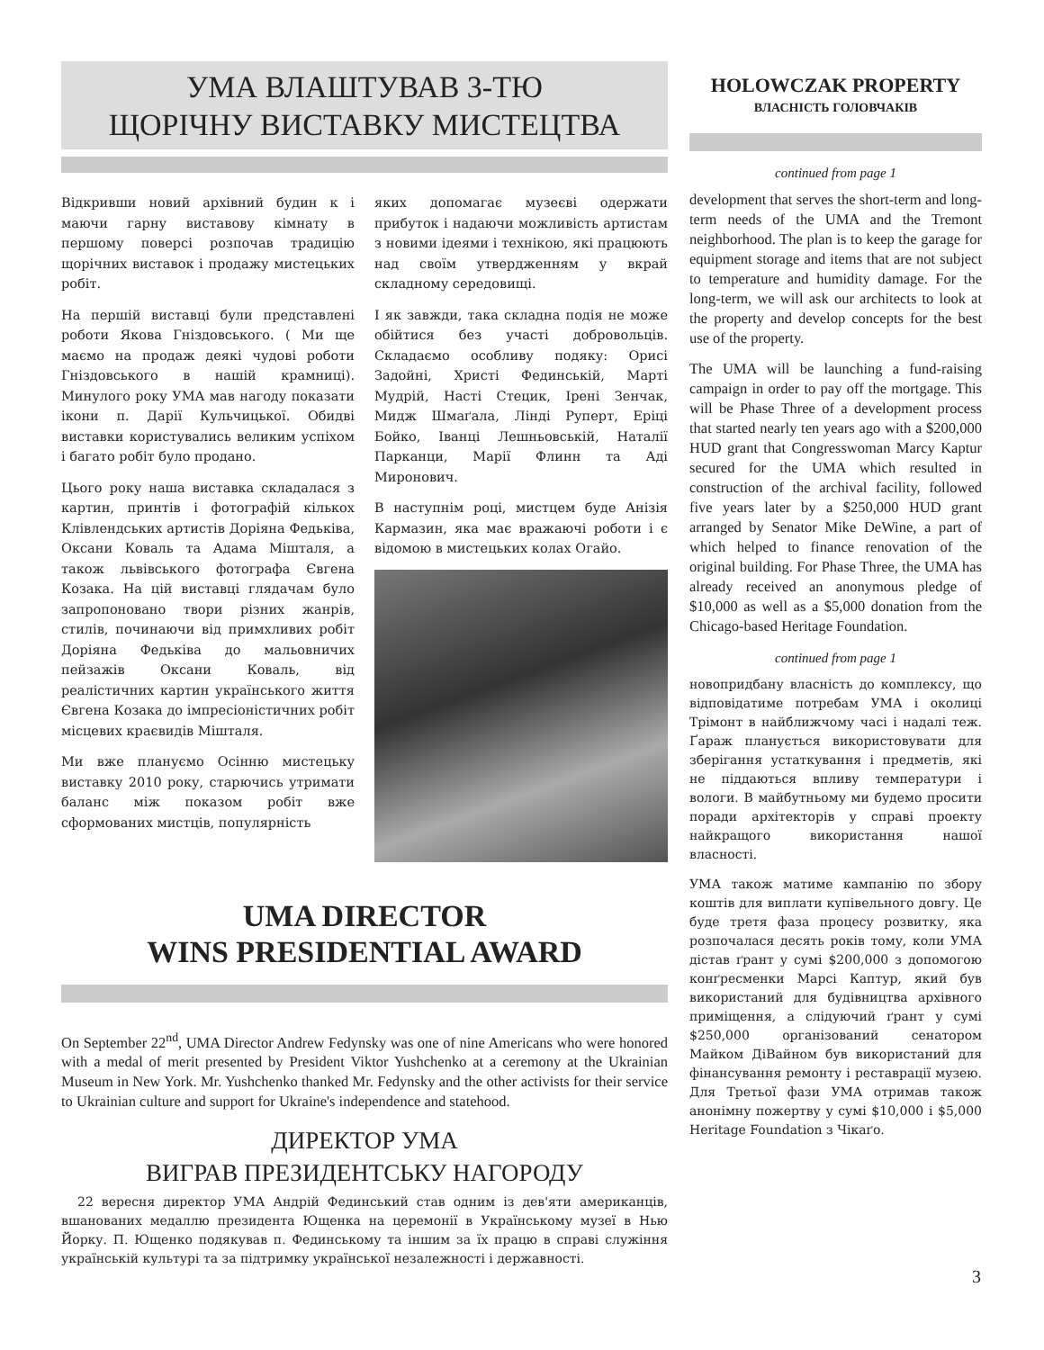УМА ВЛАШТУВАВ 3-ТЮ
ЩОРІЧНУ ВИСТАВКУ МИСТЕЦТВА
Відкривши новий архівний будин к і маючи гарну виставову кімнату в першому поверсі розпочав традицію щорічних виставок і продажу мистецьких робіт.
На першій виставці були представлені роботи Якова Гніздовського. ( Ми ще маємо на продаж деякі чудові роботи Гніздовського в нашій крамниці). Минулого року УМА мав нагоду показати ікони п. Дарії Кульчицької. Обидві виставки користувались великим успіхом і багато робіт було продано.
Цього року наша виставка складалася з картин, принтів і фотографій кількох Клівлендських артистів Доріяна Федьківа, Оксани Коваль та Адама Мішталя, а також львівського фотографа Євгена Козака. На цій виставці глядачам було запропоновано твори різних жанрів, стилів, починаючи від примхливих робіт Доріяна Федьківа до мальовничих пейзажів Оксани Коваль, від реалістичних картин українського життя Євгена Козака до імпресіоністичних робіт місцевих краєвидів Мішталя.
Ми вже плануємо Осінню мистецьку виставку 2010 року, старючись утримати баланс між показом робіт вже сформованих мистців, популярність
яких допомагає музеєві одержати прибуток і надаючи можливість артистам з новими ідеями і технікою, які працюють над своїм утвердженням у вкрай складному середовищі.
І як завжди, така складна подія не може обійтися без участі добровольців. Складаємо особливу подяку: Орисі Задойні, Христі Фединській, Марті Мудрій, Насті Стецик, Ірені Зенчак, Мидж Шмаґала, Лінді Руперт, Еріці Бойко, Іванці Лешньовській, Наталії Парканци, Марії Флинн та Аді Миронович.
В наступнім році, мистцем буде Анізія Кармазин, яка має вражаючі роботи і є відомою в мистецьких колах Огайо.
UMA DIRECTOR
WINS PRESIDENTIAL AWARD
On September 22<sup>nd</sup>, UMA Director Andrew Fedynsky was one of nine Americans who were honored with a medal of merit presented by President Viktor Yushchenko at a ceremony at the Ukrainian Museum in New York. Mr. Yushchenko thanked Mr. Fedynsky and the other activists for their service to Ukrainian culture and support for Ukraine's independence and statehood.
ДИРЕКТОР УМА
ВИГРАВ ПРЕЗИДЕНТСЬКУ НАГОРОДУ
22 вересня директор УМА Андрій Фединський став одним із дев'яти американців, вшанованих медаллю президента Ющенка на церемонії в Українському музеї в Нью Йорку. П. Ющенко подякував п. Фединському та іншим за їх працю в справі служіння українській культурі та за підтримку української незалежності і державності.
HOLOWCZAK PROPERTY
ВЛАСНІСТЬ ГОЛОВЧАКІВ
continued from page 1
development that serves the short-term and long-term needs of the UMA and the Tremont neighborhood. The plan is to keep the garage for equipment storage and items that are not subject to temperature and humidity damage. For the long-term, we will ask our architects to look at the property and develop concepts for the best use of the property.
The UMA will be launching a fund-raising campaign in order to pay off the mortgage. This will be Phase Three of a development process that started nearly ten years ago with a $200,000 HUD grant that Congresswoman Marcy Kaptur secured for the UMA which resulted in construction of the archival facility, followed five years later by a $250,000 HUD grant arranged by Senator Mike DeWine, a part of which helped to finance renovation of the original building. For Phase Three, the UMA has already received an anonymous pledge of $10,000 as well as a $5,000 donation from the Chicago-based Heritage Foundation.
continued from page 1
новопридбану власність до комплексу, що відповідатиме потребам УМА і околиці Трімонт в найближчому часі і надалі теж. Ґараж планується використовувати для зберігання устаткування і предметів, які не піддаються впливу температури і вологи. В майбутньому ми будемо просити поради архітекторів у справі проекту найкращого використання нашої власності.
УМА також матиме кампанію по збору коштів для виплати купівельного довгу. Це буде третя фаза процесу розвитку, яка розпочалася десять років тому, коли УМА дістав ґрант у сумі $200,000 з допомогою конґресменки Марсі Каптур, який був використаний для будівництва архівного приміщення, а слідуючий ґрант у сумі $250,000 організований сенатором Майком ДіВайном був використаний для фінансування ремонту і реставрації музею. Для Третьої фази УМА отримав також анонімну пожертву у сумі $10,000 і $5,000 Heritage Foundation з Чікаґо.
3